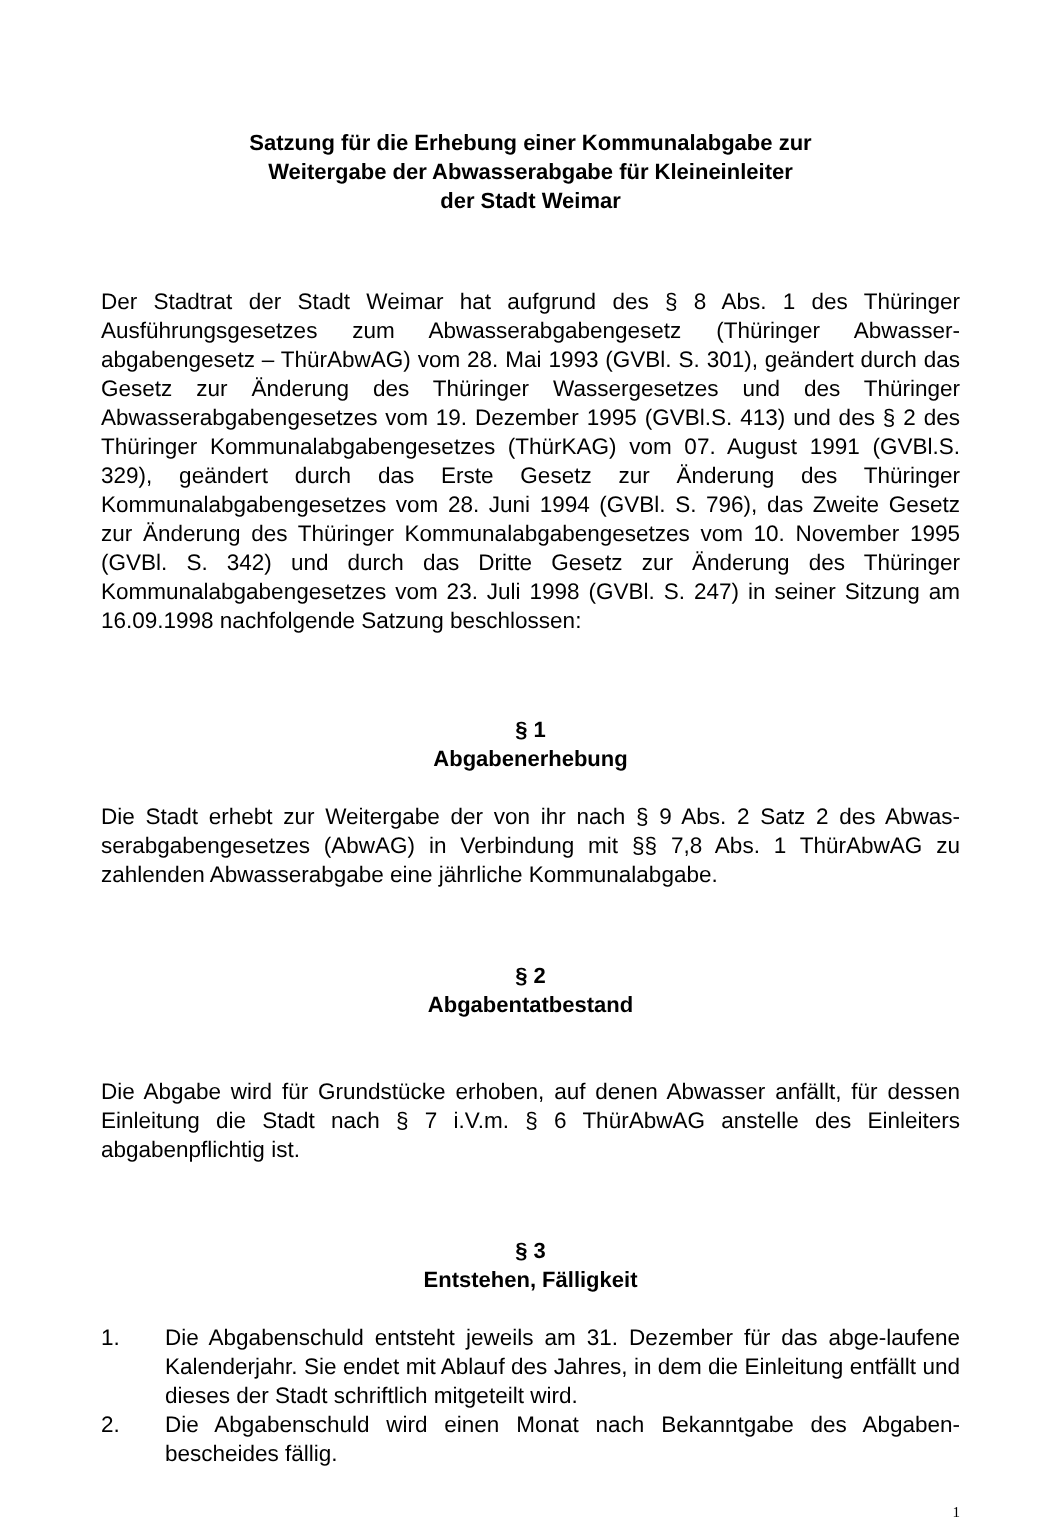Satzung für die Erhebung einer Kommunalabgabe zur
Weitergabe der Abwasserabgabe für Kleineinleiter
der Stadt Weimar
Der Stadtrat der Stadt Weimar hat aufgrund des § 8 Abs. 1 des Thüringer Ausführungsgesetzes zum Abwasserabgabengesetz (Thüringer Abwasser-abgabengesetz – ThürAbwAG) vom 28. Mai 1993 (GVBl. S. 301), geändert durch das Gesetz zur Änderung des Thüringer Wassergesetzes und des Thüringer Abwasserabgabengesetzes vom 19. Dezember 1995 (GVBl.S. 413) und des § 2 des Thüringer Kommunalabgabengesetzes (ThürKAG) vom 07. August 1991 (GVBl.S. 329), geändert durch das Erste Gesetz zur Änderung des Thüringer Kommunalabgabengesetzes vom 28. Juni 1994 (GVBl. S. 796), das Zweite Gesetz zur Änderung des Thüringer Kommunalabgabengesetzes vom 10. November 1995 (GVBl. S. 342) und durch das Dritte Gesetz zur Änderung des Thüringer Kommunalabgabengesetzes vom 23. Juli 1998 (GVBl. S. 247) in seiner Sitzung am 16.09.1998 nachfolgende Satzung beschlossen:
§ 1
Abgabenerhebung
Die Stadt erhebt zur Weitergabe der von ihr nach § 9 Abs. 2 Satz 2 des Abwas-serabgabengesetzes (AbwAG) in Verbindung mit §§ 7,8 Abs. 1 ThürAbwAG zu zahlenden Abwasserabgabe eine jährliche Kommunalabgabe.
§ 2
Abgabentatbestand
Die Abgabe wird für Grundstücke erhoben, auf denen Abwasser anfällt, für dessen Einleitung die Stadt nach § 7 i.V.m. § 6 ThürAbwAG anstelle des Einleiters abgabenpflichtig ist.
§ 3
Entstehen, Fälligkeit
1. Die Abgabenschuld entsteht jeweils am 31. Dezember für das abge-laufene Kalenderjahr. Sie endet mit Ablauf des Jahres, in dem die Einleitung entfällt und dieses der Stadt schriftlich mitgeteilt wird.
2. Die Abgabenschuld wird einen Monat nach Bekanntgabe des Abgaben-bescheides fällig.
1